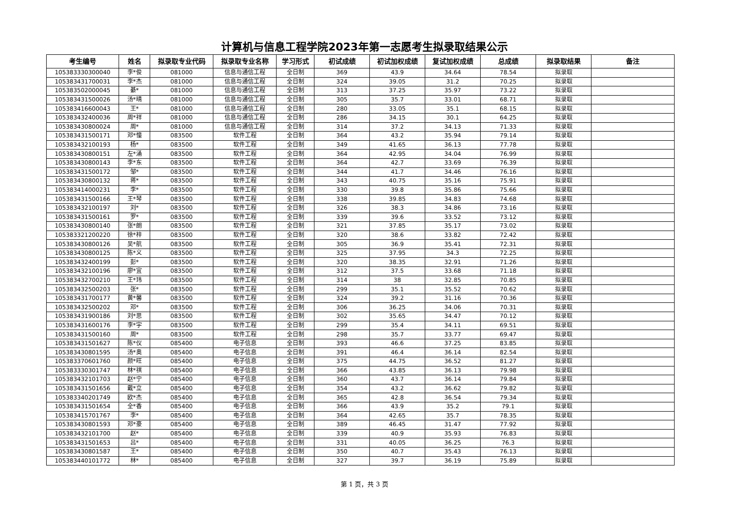计算机与信息工程学院2023年第一志愿考生拟录取结果公示
| 考生编号 | 姓名 | 拟录取专业代码 | 拟录取专业名称 | 学习形式 | 初试成绩 | 初试加权成绩 | 复试加权成绩 | 总成绩 | 拟录取结果 | 备注 |
| --- | --- | --- | --- | --- | --- | --- | --- | --- | --- | --- |
| 105383330300040 | 李*俊 | 081000 | 信息与通信工程 | 全日制 | 369 | 43.9 | 34.64 | 78.54 | 拟录取 | |
| 105383431700031 | 李*杰 | 081000 | 信息与通信工程 | 全日制 | 324 | 39.05 | 31.2 | 70.25 | 拟录取 | |
| 105383502000045 | 綦* | 081000 | 信息与通信工程 | 全日制 | 313 | 37.25 | 35.97 | 73.22 | 拟录取 | |
| 105383431500026 | 汤*晴 | 081000 | 信息与通信工程 | 全日制 | 305 | 35.7 | 33.01 | 68.71 | 拟录取 | |
| 105383416600043 | 王* | 081000 | 信息与通信工程 | 全日制 | 280 | 33.05 | 35.1 | 68.15 | 拟录取 | |
| 105383432400036 | 周*祥 | 081000 | 信息与通信工程 | 全日制 | 286 | 34.15 | 30.1 | 64.25 | 拟录取 | |
| 105383430800024 | 周* | 081000 | 信息与通信工程 | 全日制 | 314 | 37.2 | 34.13 | 71.33 | 拟录取 | |
| 105383431500171 | 邓*憧 | 083500 | 软件工程 | 全日制 | 364 | 43.2 | 35.94 | 79.14 | 拟录取 | |
| 105383432100193 | 杨* | 083500 | 软件工程 | 全日制 | 349 | 41.65 | 36.13 | 77.78 | 拟录取 | |
| 105383430800151 | 左*涌 | 083500 | 软件工程 | 全日制 | 364 | 42.95 | 34.04 | 76.99 | 拟录取 | |
| 105383430800143 | 李*东 | 083500 | 软件工程 | 全日制 | 364 | 42.7 | 33.69 | 76.39 | 拟录取 | |
| 105383431500172 | 邹* | 083500 | 软件工程 | 全日制 | 344 | 41.7 | 34.46 | 76.16 | 拟录取 | |
| 105383430800132 | 蒋* | 083500 | 软件工程 | 全日制 | 343 | 40.75 | 35.16 | 75.91 | 拟录取 | |
| 105383414000231 | 李* | 083500 | 软件工程 | 全日制 | 330 | 39.8 | 35.86 | 75.66 | 拟录取 | |
| 105383431500166 | 王*琴 | 083500 | 软件工程 | 全日制 | 338 | 39.85 | 34.83 | 74.68 | 拟录取 | |
| 105383432100197 | 刘* | 083500 | 软件工程 | 全日制 | 326 | 38.3 | 34.86 | 73.16 | 拟录取 | |
| 105383431500161 | 罗* | 083500 | 软件工程 | 全日制 | 339 | 39.6 | 33.52 | 73.12 | 拟录取 | |
| 105383430800140 | 张*朗 | 083500 | 软件工程 | 全日制 | 321 | 37.85 | 35.17 | 73.02 | 拟录取 | |
| 105383321200220 | 徐*梓 | 083500 | 软件工程 | 全日制 | 320 | 38.6 | 33.82 | 72.42 | 拟录取 | |
| 105383430800126 | 吴*航 | 083500 | 软件工程 | 全日制 | 305 | 36.9 | 35.41 | 72.31 | 拟录取 | |
| 105383430800125 | 陈*义 | 083500 | 软件工程 | 全日制 | 325 | 37.95 | 34.3 | 72.25 | 拟录取 | |
| 105383432400199 | 彭* | 083500 | 软件工程 | 全日制 | 320 | 38.35 | 32.91 | 71.26 | 拟录取 | |
| 105383432100196 | 廖*宜 | 083500 | 软件工程 | 全日制 | 312 | 37.5 | 33.68 | 71.18 | 拟录取 | |
| 105383432700210 | 王*玮 | 083500 | 软件工程 | 全日制 | 314 | 38 | 32.85 | 70.85 | 拟录取 | |
| 105383432500203 | 张* | 083500 | 软件工程 | 全日制 | 299 | 35.1 | 35.52 | 70.62 | 拟录取 | |
| 105383431700177 | 黄*馨 | 083500 | 软件工程 | 全日制 | 324 | 39.2 | 31.16 | 70.36 | 拟录取 | |
| 105383432500202 | 邓* | 083500 | 软件工程 | 全日制 | 306 | 36.25 | 34.06 | 70.31 | 拟录取 | |
| 105383431900186 | 刘*思 | 083500 | 软件工程 | 全日制 | 302 | 35.65 | 34.47 | 70.12 | 拟录取 | |
| 105383431600176 | 李*宇 | 083500 | 软件工程 | 全日制 | 299 | 35.4 | 34.11 | 69.51 | 拟录取 | |
| 105383431500160 | 周* | 083500 | 软件工程 | 全日制 | 298 | 35.7 | 33.77 | 69.47 | 拟录取 | |
| 105383431501627 | 陈*仪 | 085400 | 电子信息 | 全日制 | 393 | 46.6 | 37.25 | 83.85 | 拟录取 | |
| 105383430801595 | 汤*奥 | 085400 | 电子信息 | 全日制 | 391 | 46.4 | 36.14 | 82.54 | 拟录取 | |
| 105383370601760 | 颜*旺 | 085400 | 电子信息 | 全日制 | 375 | 44.75 | 36.52 | 81.27 | 拟录取 | |
| 105383330301747 | 林*祺 | 085400 | 电子信息 | 全日制 | 366 | 43.85 | 36.13 | 79.98 | 拟录取 | |
| 105383432101703 | 赵*宁 | 085400 | 电子信息 | 全日制 | 360 | 43.7 | 36.14 | 79.84 | 拟录取 | |
| 105383431501656 | 戴*立 | 085400 | 电子信息 | 全日制 | 354 | 43.2 | 36.62 | 79.82 | 拟录取 | |
| 105383340201749 | 欧*杰 | 085400 | 电子信息 | 全日制 | 365 | 42.8 | 36.54 | 79.34 | 拟录取 | |
| 105383431501654 | 全*香 | 085400 | 电子信息 | 全日制 | 366 | 43.9 | 35.2 | 79.1 | 拟录取 | |
| 105383415701767 | 李* | 085400 | 电子信息 | 全日制 | 364 | 42.65 | 35.7 | 78.35 | 拟录取 | |
| 105383430801593 | 邓*豪 | 085400 | 电子信息 | 全日制 | 389 | 46.45 | 31.47 | 77.92 | 拟录取 | |
| 105383432101700 | 赵* | 085400 | 电子信息 | 全日制 | 339 | 40.9 | 35.93 | 76.83 | 拟录取 | |
| 105383431501653 | 吕* | 085400 | 电子信息 | 全日制 | 331 | 40.05 | 36.25 | 76.3 | 拟录取 | |
| 105383430801587 | 王* | 085400 | 电子信息 | 全日制 | 350 | 40.7 | 35.43 | 76.13 | 拟录取 | |
| 105383440101772 | 林* | 085400 | 电子信息 | 全日制 | 327 | 39.7 | 36.19 | 75.89 | 拟录取 | |
第 1 页，共 3 页